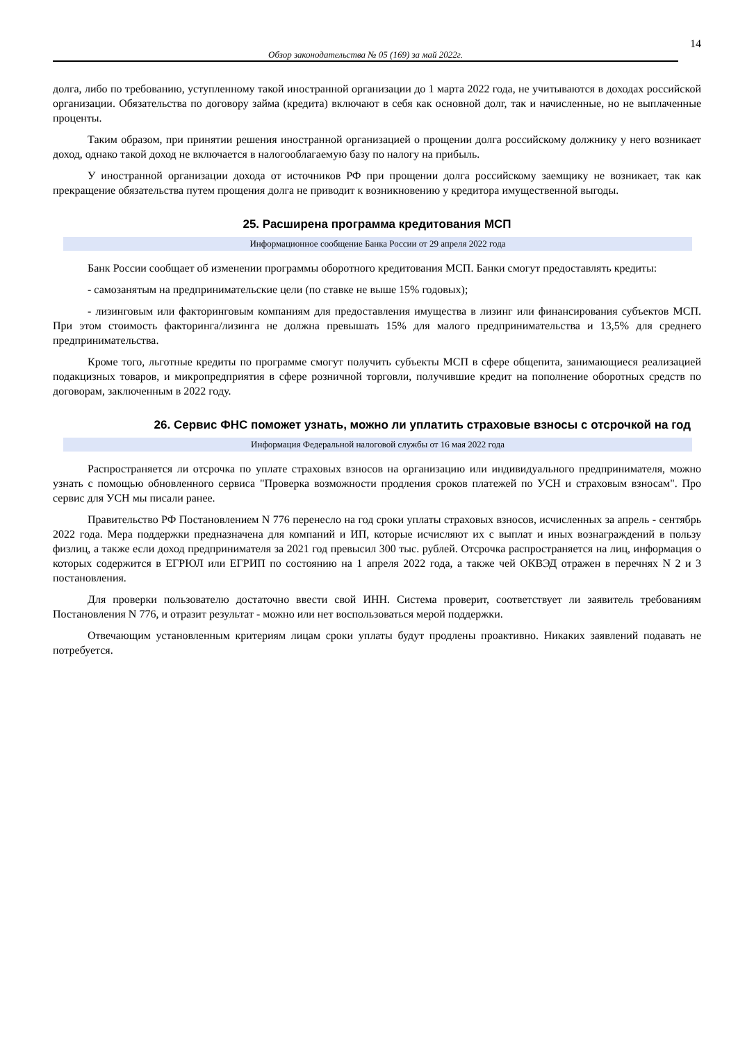14
Обзор законодательства № 05 (169) за май 2022г.
долга, либо по требованию, уступленному такой иностранной организации до 1 марта 2022 года, не учитываются в доходах российской организации. Обязательства по договору займа (кредита) включают в себя как основной долг, так и начисленные, но не выплаченные проценты.
Таким образом, при принятии решения иностранной организацией о прощении долга российскому должнику у него возникает доход, однако такой доход не включается в налогооблагаемую базу по налогу на прибыль.
У иностранной организации дохода от источников РФ при прощении долга российскому заемщику не возникает, так как прекращение обязательства путем прощения долга не приводит к возникновению у кредитора имущественной выгоды.
25. Расширена программа кредитования МСП
Информационное сообщение Банка России от 29 апреля 2022 года
Банк России сообщает об изменении программы оборотного кредитования МСП. Банки смогут предоставлять кредиты:
- самозанятым на предпринимательские цели (по ставке не выше 15% годовых);
- лизинговым или факторинговым компаниям для предоставления имущества в лизинг или финансирования субъектов МСП. При этом стоимость факторинга/лизинга не должна превышать 15% для малого предпринимательства и 13,5% для среднего предпринимательства.
Кроме того, льготные кредиты по программе смогут получить субъекты МСП в сфере общепита, занимающиеся реализацией подакцизных товаров, и микропредприятия в сфере розничной торговли, получившие кредит на пополнение оборотных средств по договорам, заключенным в 2022 году.
26. Сервис ФНС поможет узнать, можно ли уплатить страховые взносы с отсрочкой на год
Информация Федеральной налоговой службы от 16 мая 2022 года
Распространяется ли отсрочка по уплате страховых взносов на организацию или индивидуального предпринимателя, можно узнать с помощью обновленного сервиса "Проверка возможности продления сроков платежей по УСН и страховым взносам". Про сервис для УСН мы писали ранее.
Правительство РФ Постановлением N 776 перенесло на год сроки уплаты страховых взносов, исчисленных за апрель - сентябрь 2022 года. Мера поддержки предназначена для компаний и ИП, которые исчисляют их с выплат и иных вознаграждений в пользу физлиц, а также если доход предпринимателя за 2021 год превысил 300 тыс. рублей. Отсрочка распространяется на лиц, информация о которых содержится в ЕГРЮЛ или ЕГРИП по состоянию на 1 апреля 2022 года, а также чей ОКВЭД отражен в перечнях N 2 и 3 постановления.
Для проверки пользователю достаточно ввести свой ИНН. Система проверит, соответствует ли заявитель требованиям Постановления N 776, и отразит результат - можно или нет воспользоваться мерой поддержки.
Отвечающим установленным критериям лицам сроки уплаты будут продлены проактивно. Никаких заявлений подавать не потребуется.